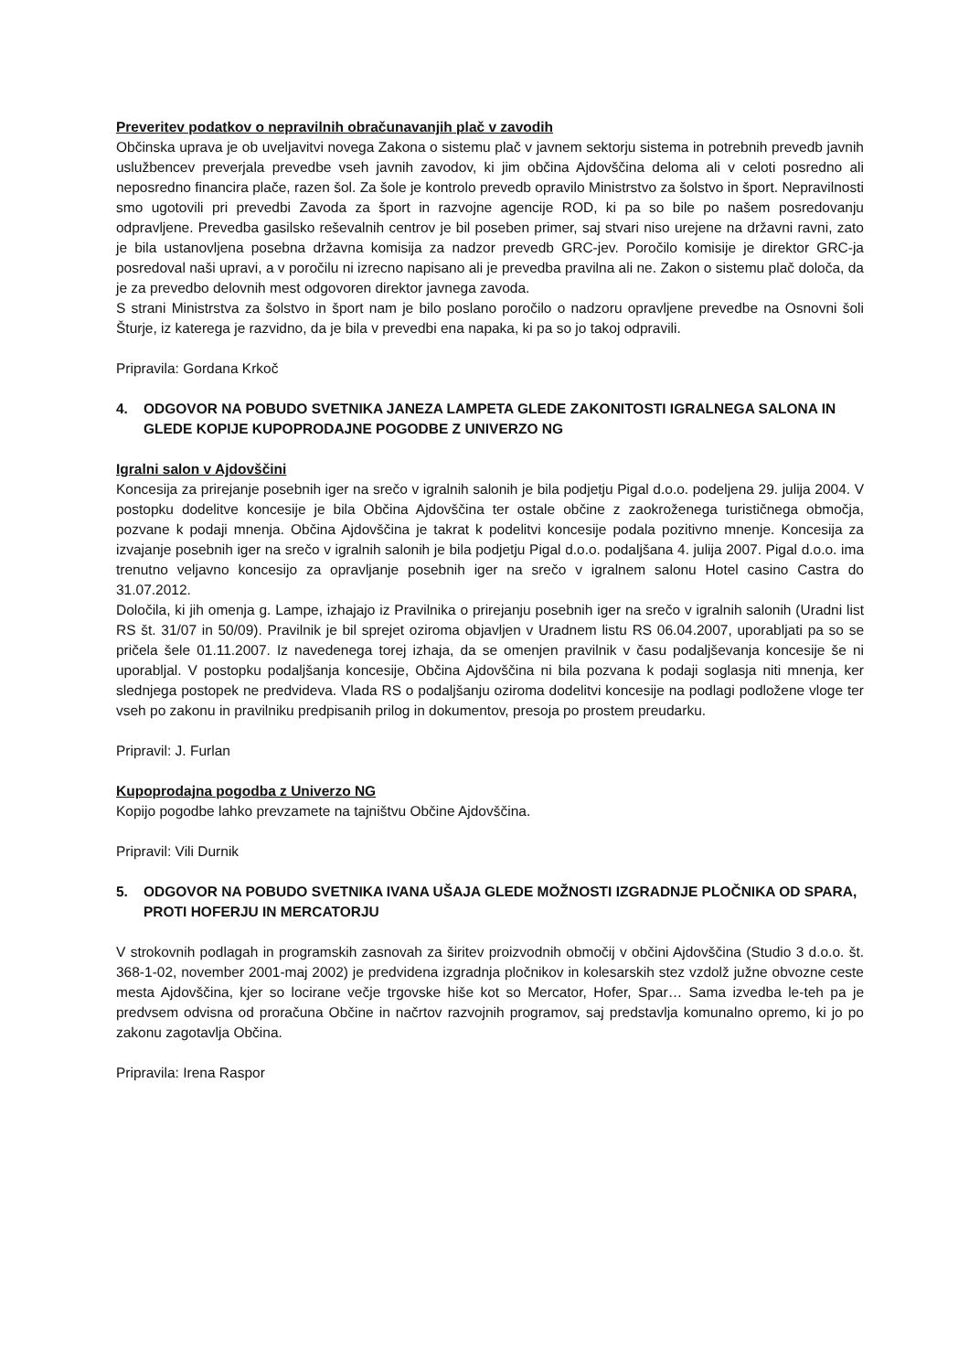Preveritev podatkov o nepravilnih obračunavanjih plač v zavodih
Občinska uprava je ob uveljavitvi novega Zakona o sistemu plač v javnem sektorju sistema in potrebnih prevedb javnih uslužbencev preverjala prevedbe vseh javnih zavodov, ki jim občina Ajdovščina deloma ali v celoti posredno ali neposredno financira plače, razen šol. Za šole je kontrolo prevedb opravilo Ministrstvo za šolstvo in šport. Nepravilnosti smo ugotovili pri prevedbi Zavoda za šport in razvojne agencije ROD, ki pa so bile po našem posredovanju odpravljene. Prevedba gasilsko reševalnih centrov je bil poseben primer, saj stvari niso urejene na državni ravni, zato je bila ustanovljena posebna državna komisija za nadzor prevedb GRC-jev. Poročilo komisije je direktor GRC-ja posredoval naši upravi, a v poročilu ni izrecno napisano ali je prevedba pravilna ali ne. Zakon o sistemu plač določa, da je za prevedbo delovnih mest odgovoren direktor javnega zavoda.
S strani Ministrstva za šolstvo in šport nam je bilo poslano poročilo o nadzoru opravljene prevedbe na Osnovni šoli Šturje, iz katerega je razvidno, da je bila v prevedbi ena napaka, ki pa so jo takoj odpravili.
Pripravila: Gordana Krkoč
4. ODGOVOR NA POBUDO SVETNIKA JANEZA LAMPETA GLEDE ZAKONITOSTI IGRALNEGA SALONA IN GLEDE KOPIJE KUPOPRODAJNE POGODBE Z UNIVERZO NG
Igralni salon v Ajdovščini
Koncesija za prirejanje posebnih iger na srečo v igralnih salonih je bila podjetju Pigal d.o.o. podeljena 29. julija 2004. V postopku dodelitve koncesije je bila Občina Ajdovščina ter ostale občine z zaokroženega turističnega območja, pozvane k podaji mnenja. Občina Ajdovščina je takrat k podelitvi koncesije podala pozitivno mnenje. Koncesija za izvajanje posebnih iger na srečo v igralnih salonih je bila podjetju Pigal d.o.o. podaljšana 4. julija 2007. Pigal d.o.o. ima trenutno veljavno koncesijo za opravljanje posebnih iger na srečo v igralnem salonu Hotel casino Castra do 31.07.2012.
Določila, ki jih omenja g. Lampe, izhajajo iz Pravilnika o prirejanju posebnih iger na srečo v igralnih salonih (Uradni list RS št. 31/07 in 50/09). Pravilnik je bil sprejet oziroma objavljen v Uradnem listu RS 06.04.2007, uporabljati pa so se pričela šele 01.11.2007. Iz navedenega torej izhaja, da se omenjen pravilnik v času podaljševanja koncesije še ni uporabljal. V postopku podaljšanja koncesije, Občina Ajdovščina ni bila pozvana k podaji soglasja niti mnenja, ker slednjega postopek ne predvideva. Vlada RS o podaljšanju oziroma dodelitvi koncesije na podlagi podložene vloge ter vseh po zakonu in pravilniku predpisanih prilog in dokumentov, presoja po prostem preudarku.
Pripravil: J. Furlan
Kupoprodajna pogodba z Univerzo NG
Kopijo pogodbe lahko prevzamete na tajništvu Občine Ajdovščina.
Pripravil: Vili Durnik
5. ODGOVOR NA POBUDO SVETNIKA IVANA UŠAJA GLEDE MOŽNOSTI IZGRADNJE PLOČNIKA OD SPARA, PROTI HOFERJU IN MERCATORJU
V strokovnih podlagah in programskih zasnovah za širitev proizvodnih območij v občini Ajdovščina (Studio 3 d.o.o. št. 368-1-02, november 2001-maj 2002) je predvidena izgradnja pločnikov in kolesarskih stez vzdolž južne obvozne ceste mesta Ajdovščina, kjer so locirane večje trgovske hiše kot so Mercator, Hofer, Spar… Sama izvedba le-teh pa je predvsem odvisna od proračuna Občine in načrtov razvojnih programov, saj predstavlja komunalno opremo, ki jo po zakonu zagotavlja Občina.
Pripravila: Irena Raspor